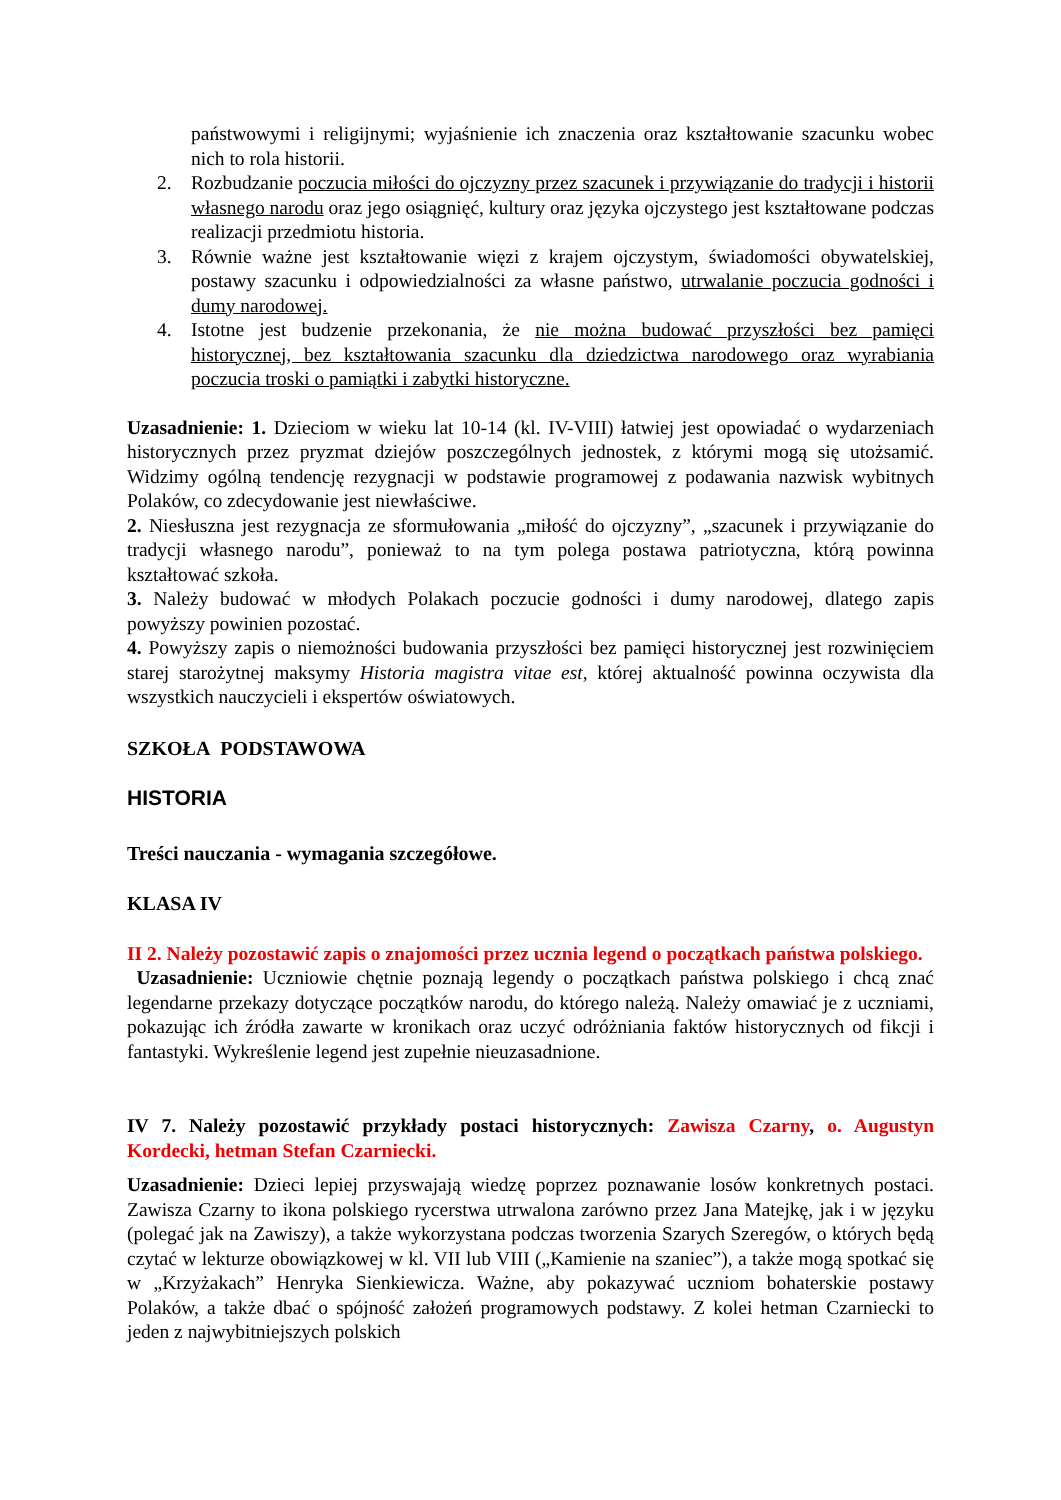państwowymi i religijnymi; wyjaśnienie ich znaczenia oraz kształtowanie szacunku wobec nich to rola historii.
2. Rozbudzanie poczucia miłości do ojczyzny przez szacunek i przywiązanie do tradycji i historii własnego narodu oraz jego osiągnięć, kultury oraz języka ojczystego jest kształtowane podczas realizacji przedmiotu historia.
3. Równie ważne jest kształtowanie więzi z krajem ojczystym, świadomości obywatelskiej, postawy szacunku i odpowiedzialności za własne państwo, utrwalanie poczucia godności i dumy narodowej.
4. Istotne jest budzenie przekonania, że nie można budować przyszłości bez pamięci historycznej, bez kształtowania szacunku dla dziedzictwa narodowego oraz wyrabiania poczucia troski o pamiątki i zabytki historyczne.
Uzasadnienie: 1. Dzieciom w wieku lat 10-14 (kl. IV-VIII) łatwiej jest opowiadać o wydarzeniach historycznych przez pryzmat dziejów poszczególnych jednostek, z którymi mogą się utożsamić. Widzimy ogólną tendencję rezygnacji w podstawie programowej z podawania nazwisk wybitnych Polaków, co zdecydowanie jest niewłaściwe.
2. Niesłuszna jest rezygnacja ze sformułowania „miłość do ojczyzny”, „szacunek i przywiązanie do tradycji własnego narodu”, ponieważ to na tym polega postawa patriotyczna, którą powinna kształtować szkoła.
3. Należy budować w młodych Polakach poczucie godności i dumy narodowej, dlatego zapis powyższy powinien pozostać.
4. Powyższy zapis o niemożności budowania przyszłości bez pamięci historycznej jest rozwinięciem starej starożytnej maksymy Historia magistra vitae est, której aktualność powinna oczywista dla wszystkich nauczycieli i ekspertów oświatowych.
SZKOŁA PODSTAWOWA
HISTORIA
Treści nauczania - wymagania szczegółowe.
KLASA IV
II 2. Należy pozostawić zapis o znajomości przez ucznia legend o początkach państwa polskiego.
Uzasadnienie: Uczniowie chętnie poznają legendy o początkach państwa polskiego i chcą znać legendarne przekazy dotyczące początków narodu, do którego należą. Należy omawiać je z uczniami, pokazując ich źródła zawarte w kronikach oraz uczyć odróżniania faktów historycznych od fikcji i fantastyki. Wykreślenie legend jest zupełnie nieuzasadnione.
IV 7. Należy pozostawić przykłady postaci historycznych: Zawisza Czarny, o. Augustyn Kordecki, hetman Stefan Czarniecki.
Uzasadnienie: Dzieci lepiej przyswajają wiedzę poprzez poznawanie losów konkretnych postaci. Zawisza Czarny to ikona polskiego rycerstwa utrwalona zarówno przez Jana Matejkę, jak i w języku (polegać jak na Zawiszy), a także wykorzystana podczas tworzenia Szarych Szeregów, o których będą czytać w lekturze obowiązkowej w kl. VII lub VIII („Kamienie na szaniec”), a także mogą spotkać się w „Krzyżakach” Henryka Sienkiewicza. Ważne, aby pokazywać uczniom bohaterskie postawy Polaków, a także dbać o spójność założeń programowych podstawy. Z kolei hetman Czarniecki to jeden z najwybitniejszych polskich